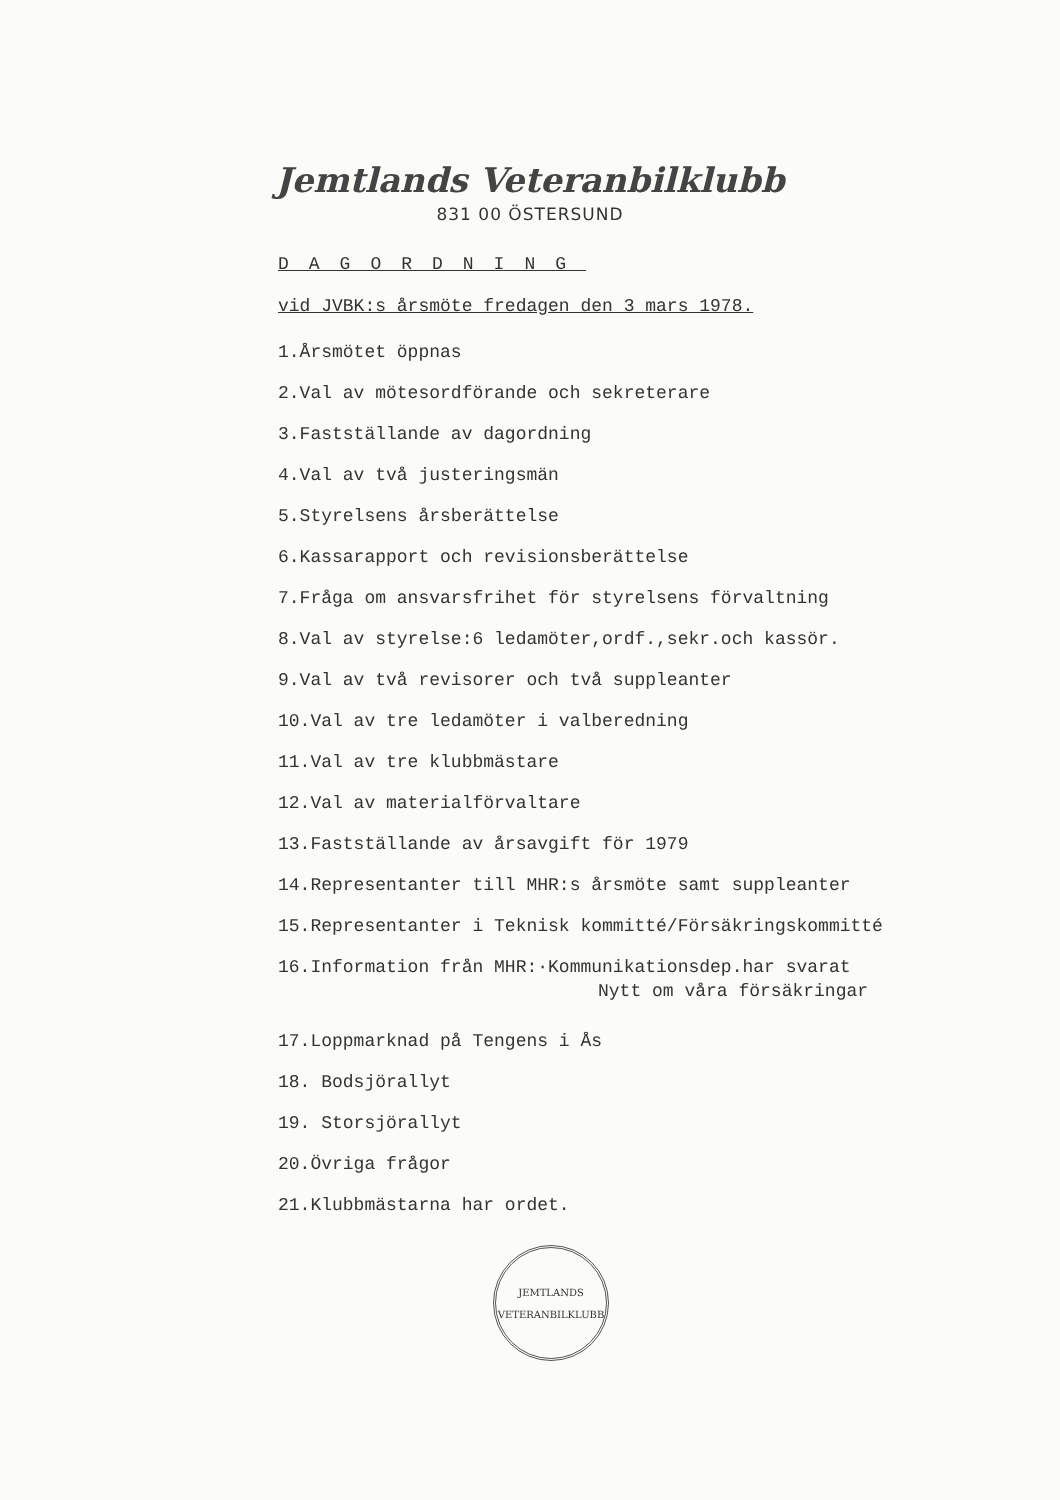Jemtlands Veteranbilklubb
831 00 ÖSTERSUND
DAGORDNING
vid JVBK:s årsmöte fredagen den 3 mars 1978.
1.Årsmötet öppnas
2.Val av mötesordförande och sekreterare
3.Fastställande av dagordning
4.Val av två justeringsmän
5.Styrelsens årsberättelse
6.Kassarapport och revisionsberättelse
7.Fråga om ansvarsfrihet för styrelsens förvaltning
8.Val av styrelse:6 ledamöter,ordf.,sekr.och kassör.
9.Val av två revisorer och två suppleanter
10.Val av tre ledamöter i valberedning
11.Val av tre klubbmästare
12.Val av materialförvaltare
13.Fastställande av årsavgift för 1979
14.Representanter till MHR:s årsmöte samt suppleanter
15.Representanter i Teknisk kommitté/Försäkringskommitté
16.Information från MHR:·Kommunikationsdep.har svarat
Nytt om våra försäkringar
17.Loppmarknad på Tengens i Ås
18. Bodsjörallyt
19. Storsjörallyt
20.Övriga frågor
21.Klubbmästarna har ordet.
JEMTLANDS
VETERANBILKLUBB